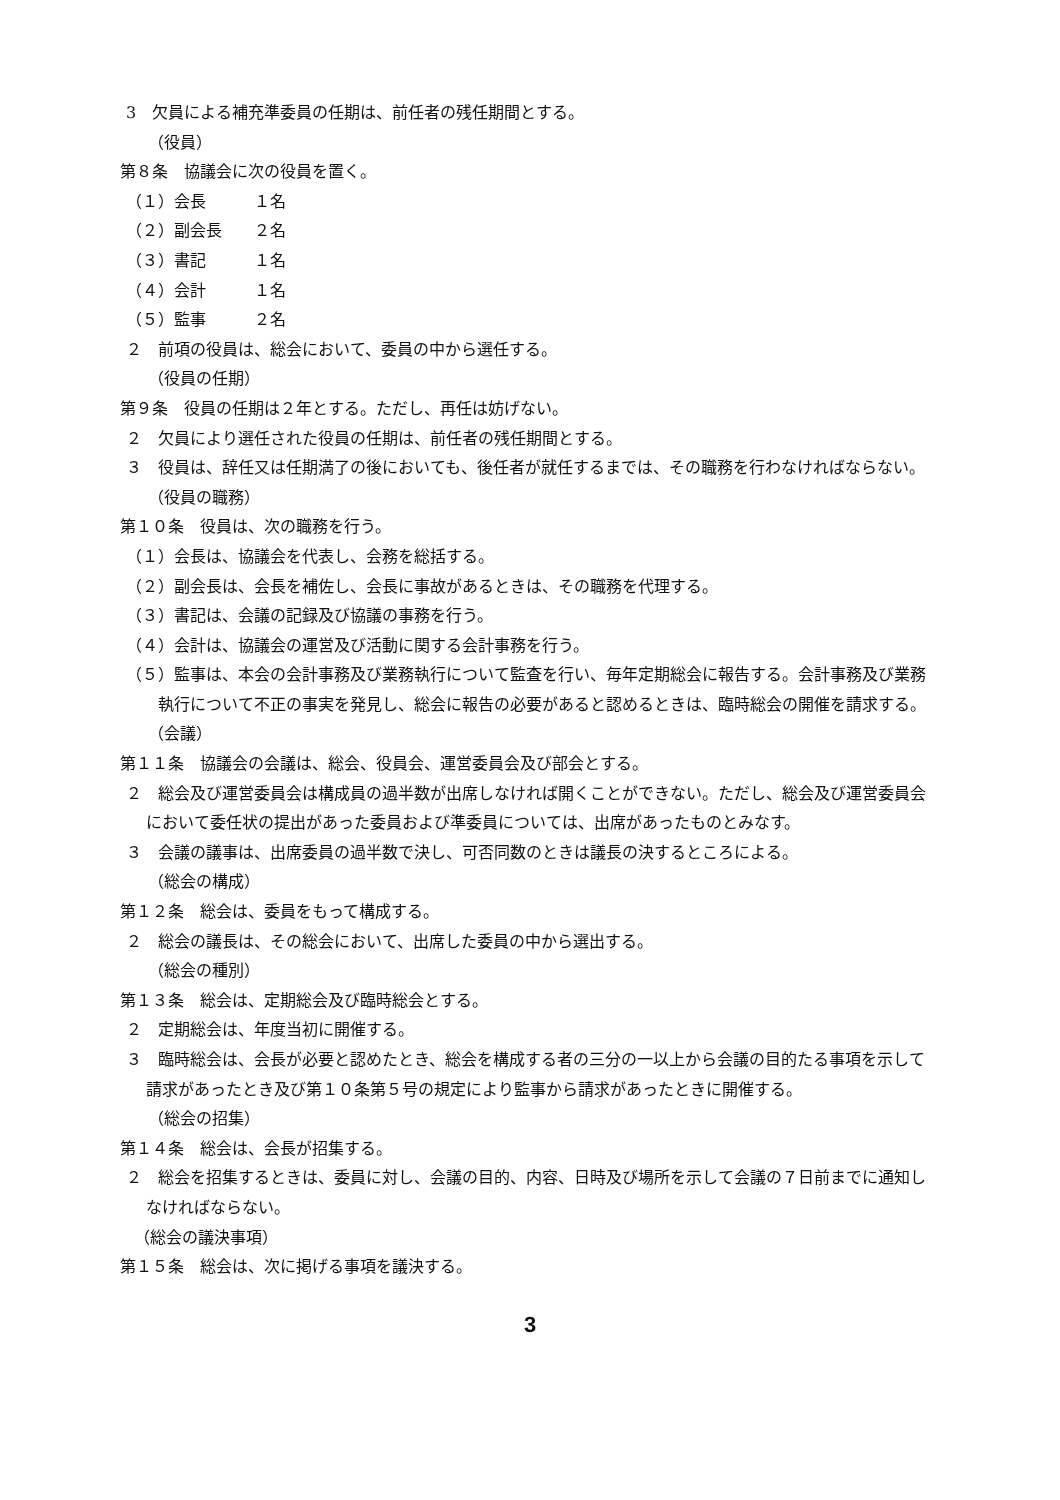3　欠員による補充準委員の任期は、前任者の残任期間とする。
（役員）
第８条　協議会に次の役員を置く。
（１）会長　　　１名
（２）副会長　　２名
（３）書記　　　１名
（４）会計　　　１名
（５）監事　　　２名
２　前項の役員は、総会において、委員の中から選任する。
（役員の任期）
第９条　役員の任期は２年とする。ただし、再任は妨げない。
２　欠員により選任された役員の任期は、前任者の残任期間とする。
３　役員は、辞任又は任期満了の後においても、後任者が就任するまでは、その職務を行わなければならない。
（役員の職務）
第１０条　役員は、次の職務を行う。
（１）会長は、協議会を代表し、会務を総括する。
（２）副会長は、会長を補佐し、会長に事故があるときは、その職務を代理する。
（３）書記は、会議の記録及び協議の事務を行う。
（４）会計は、協議会の運営及び活動に関する会計事務を行う。
（５）監事は、本会の会計事務及び業務執行について監査を行い、毎年定期総会に報告する。会計事務及び業務執行について不正の事実を発見し、総会に報告の必要があると認めるときは、臨時総会の開催を請求する。
（会議）
第１１条　協議会の会議は、総会、役員会、運営委員会及び部会とする。
２　総会及び運営委員会は構成員の過半数が出席しなければ開くことができない。ただし、総会及び運営委員会において委任状の提出があった委員および準委員については、出席があったものとみなす。
３　会議の議事は、出席委員の過半数で決し、可否同数のときは議長の決するところによる。
（総会の構成）
第１２条　総会は、委員をもって構成する。
２　総会の議長は、その総会において、出席した委員の中から選出する。
（総会の種別）
第１３条　総会は、定期総会及び臨時総会とする。
２　定期総会は、年度当初に開催する。
３　臨時総会は、会長が必要と認めたとき、総会を構成する者の三分の一以上から会議の目的たる事項を示して請求があったとき及び第１０条第５号の規定により監事から請求があったときに開催する。
（総会の招集）
第１４条　総会は、会長が招集する。
２　総会を招集するときは、委員に対し、会議の目的、内容、日時及び場所を示して会議の７日前までに通知しなければならない。
（総会の議決事項）
第１５条　総会は、次に掲げる事項を議決する。
3